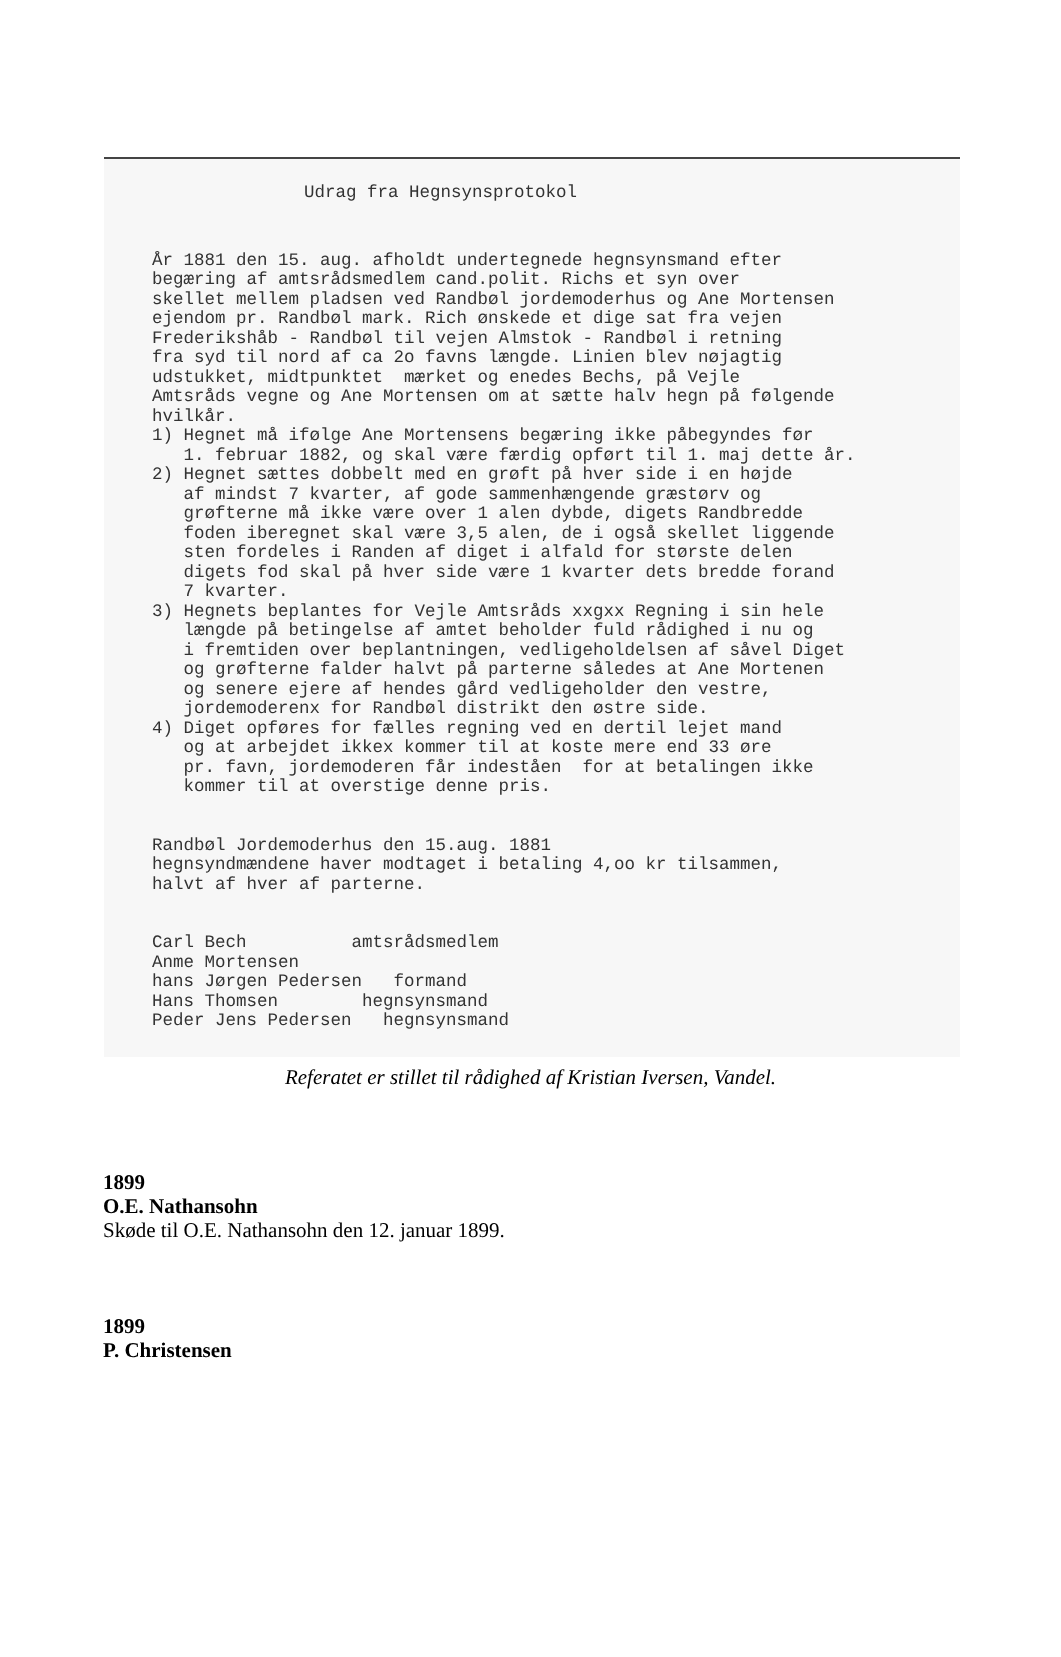Udrag fra Hegnsynsprotokol
År 1881 den 15. aug. afholdt undertegnede hegnsynsmand efter begæring af amtsrådsmedlem cand.polit. Richs et syn over skellet mellem pladsen ved Randbøl jordemoderhus og Ane Mortensen ejendom pr. Randbøl mark. Rich ønskede et dige sat fra vejen Frederikshåb - Randbøl til vejen Almstok - Randbøl i retning fra syd til nord af ca 2o favns længde. Linien blev nøjagtig udstukket, midtpunktet mærket og enedes Bechs, på Vejle Amtsråds vegne og Ane Mortensen om at sætte halv hegn på følgende hvilkår. 1) Hegnet må ifølge Ane Mortensens begæring ikke påbegyndes før 1. februar 1882, og skal være færdig opført til 1. maj dette år. 2) Hegnet sættes dobbelt med en grøft på hver side i en højde af mindst 7 kvarter, af gode sammenhængende græstørv og grøfterne må ikke være over 1 alen dybde, digets Randbredde foden iberegnet skal være 3,5 alen, de i også skellet liggende sten fordeles i Randen af diget i alfald for største delen digets fod skal på hver side være 1 kvarter dets bredde forand 7 kvarter. 3) Hegnets beplantes for Vejle Amtsråds xxgxx Regning i sin hele længde på betingelse af amtet beholder fuld rådighed i nu og i fremtiden over beplantningen, vedligeholdelsen af såvel Diget og grøfterne falder halvt på parterne således at Ane Mortenen og senere ejere af hendes gård vedligeholder den vestre, jordemoderenx for Randbøl distrikt den østre side. 4) Diget opføres for fælles regning ved en dertil lejet mand og at arbejdet ikkex kommer til at koste mere end 33 øre pr. favn, jordemoderen får indeståen for at betalingen ikke kommer til at overstige denne pris. Randbøl Jordemoderhus den 15.aug. 1881 hegnsyndmændene haver modtaget i betaling 4,oo kr tilsammen, halvt af hver af parterne. Carl Bech amtsrådsmedlem Anme Mortensen hans Jørgen Pedersen formand Hans Thomsen hegnsynsmand Peder Jens Pedersen hegnsynsmand
Referatet er stillet til rådighed af Kristian Iversen, Vandel.
1899
O.E. Nathansohn
Skøde til O.E. Nathansohn den 12. januar 1899.
1899
P. Christensen